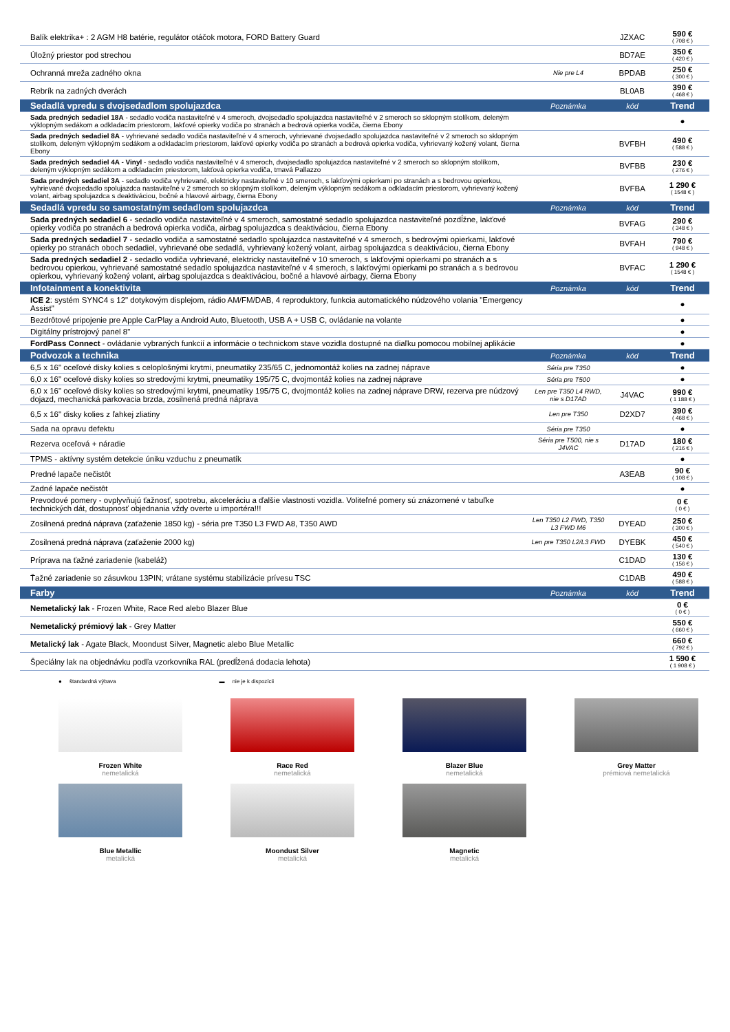| Balík elektrika+ : 2 AGM H8 batérie, regulátor otáčok motora, FORD Battery Guard | | JZXAC | 590 € ( 708 € ) |
| Úložný priestor pod strechou | | BD7AE | 350 € ( 420 € ) |
| Ochranná mreža zadného okna | Nie pre L4 | BPDAB | 250 € ( 300 € ) |
| Rebrík na zadných dverách | | BL0AB | 390 € ( 468 € ) |
| Sedadlá vpredu s dvojsedadlom spolujazdca | Poznámka | kód | Trend |
| Sada predných sedadiel 18A - sedadlo vodiča nastaviteľné v 4 smeroch, dvojsedadlo spolujazdca nastaviteľné v 2 smeroch so sklopným stolíkom, deleným výklopným sedákom a odkladacím priestorom, lakťové opierky vodiča po stranách a bedrová opierka vodiča, čierna Ebony | | | ● |
| Sada predných sedadiel 8A - vyhrievané sedadlo vodiča nastaviteľné v 4 smeroch, vyhrievané dvojsedadlo spolujazdca nastaviteľné v 2 smeroch so sklopným stolíkom, deleným výklopným sedákom a odkladacím priestorom, lakťové opierky vodiča po stranách a bedrová opierka vodiča, vyhrievaný kožený volant, čierna Ebony | | BVFBH | 490 € ( 588 € ) |
| Sada predných sedadiel 4A - Vinyl - sedadlo vodiča nastaviteľné v 4 smeroch, dvojsedadlo spolujazdca nastaviteľné v 2 smeroch so sklopným stolíkom, deleným výklopným sedákom a odkladacím priestorom, lakťová opierka vodiča, tmavá Pallazzo | | BVFBB | 230 € ( 276 € ) |
| Sada predných sedadiel 3A - sedadlo vodiča vyhrievané, elektricky nastaviteľné v 10 smeroch, s lakťovými opierkami po stranách a s bedrovou opierkou, vyhrievané dvojsedadlo spolujazdca nastaviteľné v 2 smeroch so sklopným stolíkom, deleným výklopným sedákom a odkladacím priestorom, vyhrievaný kožený volant, airbag spolujazdca s deaktiváciou, bočné a hlavové airbagy, čierna Ebony | | BVFBA | 1 290 € ( 1548 € ) |
| Sedadlá vpredu so samostatným sedadlom spolujazdca | Poznámka | kód | Trend |
| Sada predných sedadiel 6 - sedadlo vodiča nastaviteľné v 4 smeroch, samostatné sedadlo spolujazdca nastaviteľné pozdĺžne, lakťové opierky vodiča po stranách a bedrová opierka vodiča, airbag spolujazdca s deaktiváciou, čierna Ebony | | BVFAG | 290 € ( 348 € ) |
| Sada predných sedadiel 7 - sedadlo vodiča a samostatné sedadlo spolujazdca nastaviteľné v 4 smeroch, s bedrovými opierkami, lakťové opierky po stranách oboch sedadiel, vyhrievané obe sedadlá, vyhrievaný kožený volant, airbag spolujazdca s deaktiváciou, čierna Ebony | | BVFAH | 790 € ( 948 € ) |
| Sada predných sedadiel 2 - sedadlo vodiča vyhrievané, elektricky nastaviteľné v 10 smeroch, s lakťovými opierkami po stranách a s bedrovou opierkou, vyhrievané samostatné sedadlo spolujazdca nastaviteľné v 4 smeroch, s lakťovými opierkami po stranách a s bedrovou opierkou, vyhrievaný kožený volant, airbag spolujazdca s deaktiváciou, bočné a hlavové airbagy, čierna Ebony | | BVFAC | 1 290 € ( 1548 € ) |
| Infotainment a konektivita | Poznámka | kód | Trend |
| ICE 2 : systém SYNC4 s 12" dotykovým displejom, rádio AM/FM/DAB, 4 reproduktory, funkcia automatického núdzového volania "Emergency Assist" | | | ● |
| Bezdrôtové pripojenie pre Apple CarPlay a Android Auto, Bluetooth, USB A + USB C, ovládanie na volante | | | ● |
| Digitálny prístrojový panel 8" | | | ● |
| FordPass Connect - ovládanie vybraných funkcií a informácie o technickom stave vozidla dostupné na diaľku pomocou mobilnej aplikácie | | | ● |
| Podvozok a technika | Poznámka | kód | Trend |
| 6,5 x 16" oceľové disky kolies s celoplošnými krytmi, pneumatiky 235/65 C, jednomontáž kolies na zadnej náprave | Séria pre T350 | | ● |
| 6,0 x 16" oceľové disky kolies so stredovými krytmi, pneumatiky 195/75 C, dvojmontáž kolies na zadnej náprave | Séria pre T500 | | ● |
| 6,0 x 16" oceľové disky kolies so stredovými krytmi, pneumatiky 195/75 C, dvojmontáž kolies na zadnej náprave DRW, rezerva pre núdzový dojazd, mechanická parkovacia brzda, zosilnená predná náprava | Len pre T350 L4 RWD, nie s D17AD | J4VAC | 990 € ( 1 188 € ) |
| 6,5 x 16" disky kolies z ľahkej zliatiny | Len pre T350 | D2XD7 | 390 € ( 468 € ) |
| Sada na opravu defektu | Séria pre T350 | | ● |
| Rezerva oceľová + náradie | Séria pre T500, nie s J4VAC | D17AD | 180 € ( 216 € ) |
| TPMS - aktívny systém detekcie úniku vzduchu z pneumatík | | | ● |
| Predné lapače nečistôt | | A3EAB | 90 € ( 108 € ) |
| Zadné lapače nečistôt | | | ● |
| Prevodové pomery - ovplyvňujú ťažnosť, spotrebu, akceleráciu a ďalšie vlastnosti vozidla. Voliteľné pomery sú znázornené v tabuľke technických dát, dostupnosť objednania vždy overte u importéra!!! | | | 0 € ( 0 € ) |
| Zosilnená predná náprava (zaťaženie 1850 kg) - séria pre T350 L3 FWD A8, T350 AWD | Len T350 L2 FWD, T350 L3 FWD M6 | DYEAD | 250 € ( 300 € ) |
| Zosilnená predná náprava (zaťaženie 2000 kg) | Len pre T350 L2/L3 FWD | DYEBK | 450 € ( 540 € ) |
| Príprava na ťažné zariadenie (kabeláž) | | C1DAD | 130 € ( 156 € ) |
| Ťažné zariadenie so zásuvkou 13PIN; vrátane systému stabilizácie prívesu TSC | | C1DAB | 490 € ( 588 € ) |
| Farby | Poznámka | kód | Trend |
| Nemetalický lak - Frozen White, Race Red alebo Blazer Blue | | | 0 € ( 0 € ) |
| Nemetalický prémiový lak - Grey Matter | | | 550 € ( 660 € ) |
| Metalický lak - Agate Black, Moondust Silver, Magnetic alebo Blue Metallic | | | 660 € ( 792 € ) |
| Špeciálny lak na objednávku podľa vzorkovníka RAL (predĺžená dodacia lehota) | | | 1 590 € ( 1 908 € ) |
● štandardná výbava ▬ nie je k dispozícii
Frozen White
nemetalická
Race Red
nemetalická
Blazer Blue
nemetalická
Grey Matter
prémiová nemetalická
Blue Metallic
metalická
Moondust Silver
metalická
Magnetic
metalická